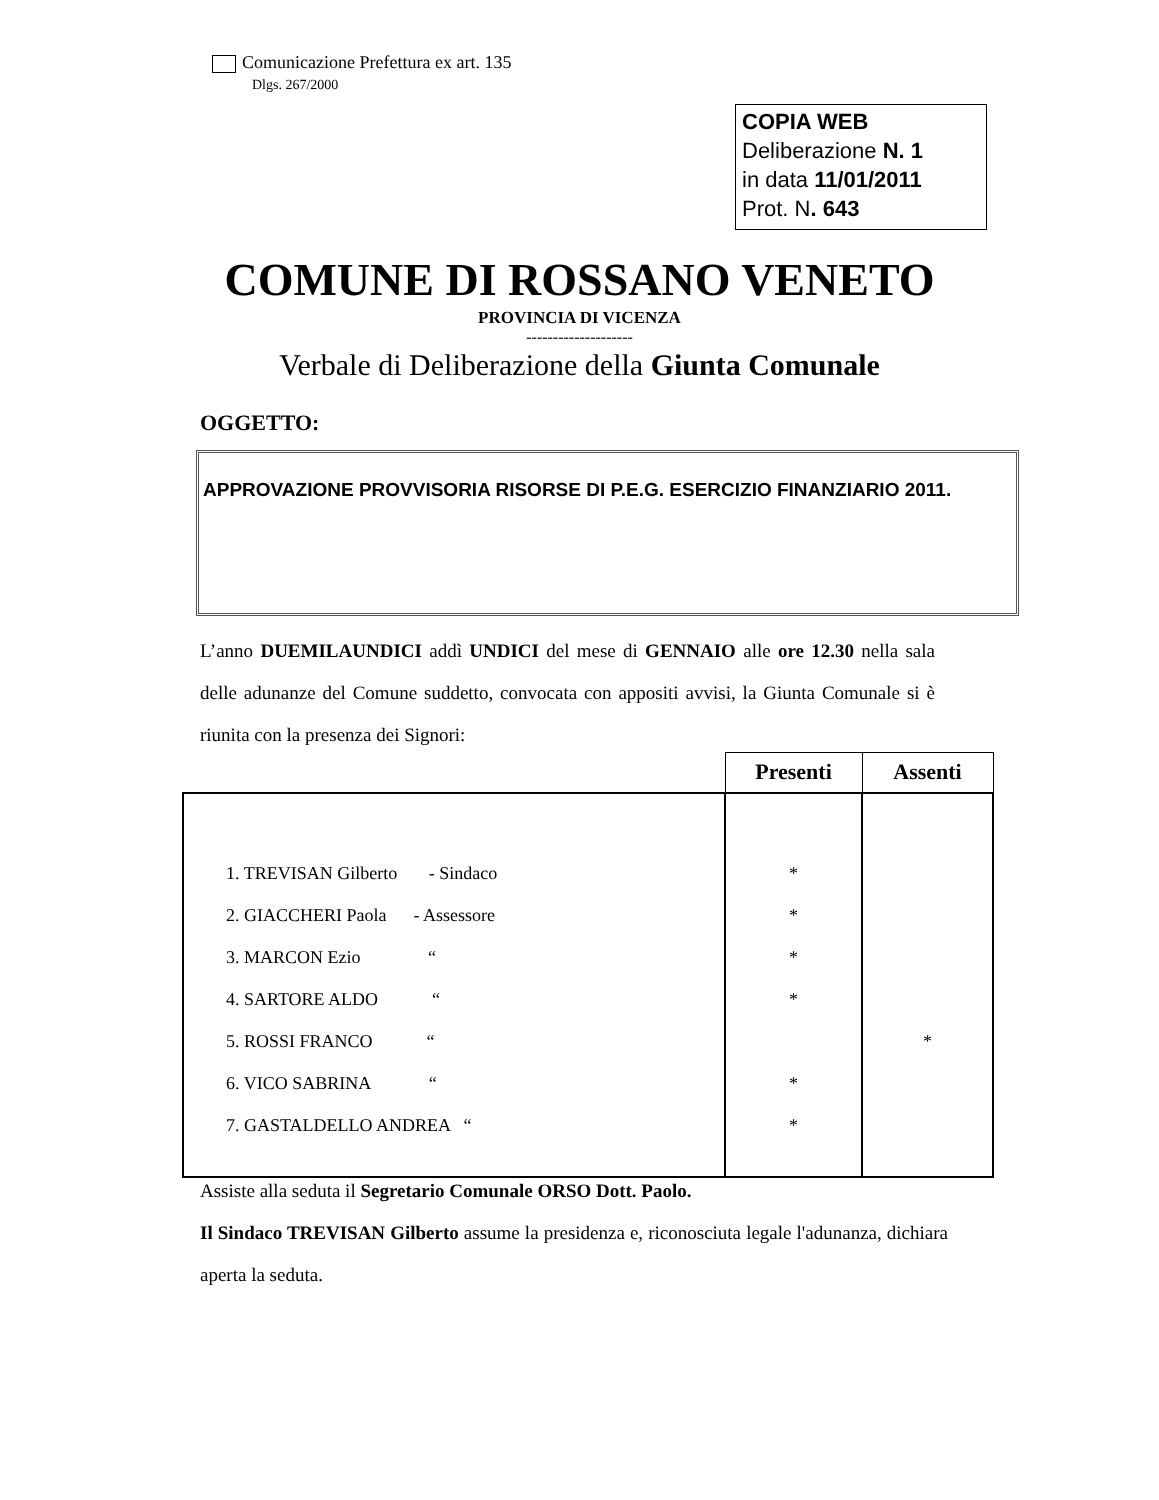Comunicazione Prefettura ex art. 135
Dlgs. 267/2000
COPIA WEB
Deliberazione N. 1
in data 11/01/2011
Prot. N. 643
COMUNE DI ROSSANO VENETO
PROVINCIA DI VICENZA
--------------------
Verbale di Deliberazione della Giunta Comunale
OGGETTO:
APPROVAZIONE PROVVISORIA RISORSE DI P.E.G. ESERCIZIO FINANZIARIO 2011.
L’anno DUEMILAUNDICI addì UNDICI del mese di GENNAIO alle ore 12.30 nella sala delle adunanze del Comune suddetto, convocata con appositi avvisi, la Giunta Comunale si è riunita con la presenza dei Signori:
| | Presenti | Assenti |
| --- | --- | --- |
| 1. TREVISAN Gilberto - Sindaco | * | |
| 2. GIACCHERI Paola - Assessore | * | |
| 3. MARCON Ezio “ | * | |
| 4. SARTORE ALDO “ | * | |
| 5. ROSSI FRANCO “ | | * |
| 6. VICO SABRINA “ | * | |
| 7. GASTALDELLO ANDREA “ | * | |
Assiste alla seduta il Segretario Comunale ORSO Dott. Paolo.
Il Sindaco TREVISAN Gilberto assume la presidenza e, riconosciuta legale l'adunanza, dichiara aperta la seduta.